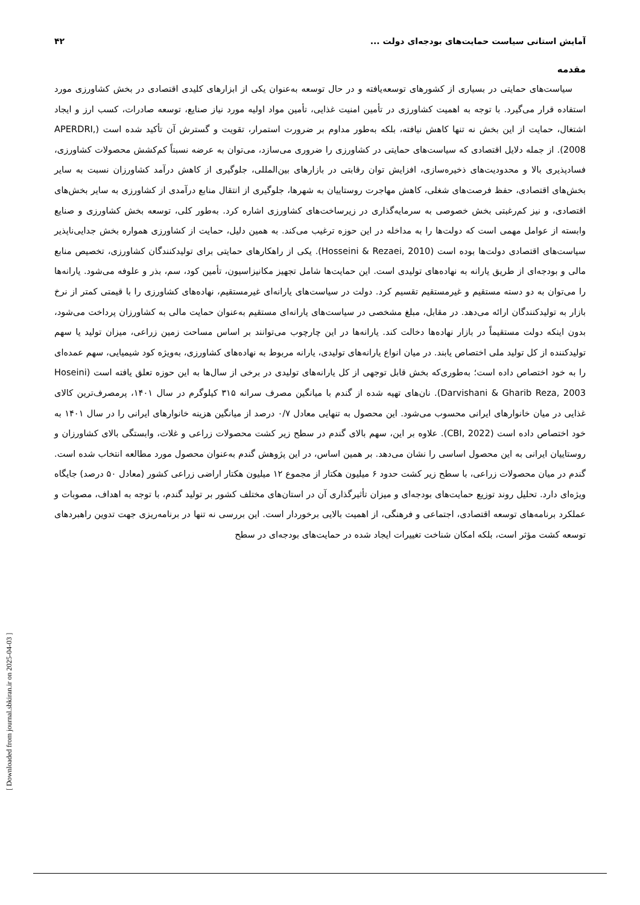آمایش استانی سیاست حمایت‌های بودجه‌ای دولت ... ۴۲
مقدمه
سیاست‌های حمایتی در بسیاری از کشورهای توسعه‌یافته و در حال توسعه به‌عنوان یکی از ابزارهای کلیدی اقتصادی در بخش کشاورزی مورد استفاده قرار می‌گیرد. با توجه به اهمیت کشاورزی در تأمین امنیت غذایی، تأمین مواد اولیه مورد نیاز صنایع، توسعه صادرات، کسب ارز و ایجاد اشتغال، حمایت از این بخش نه تنها کاهش نیافته، بلکه به‌طور مداوم بر ضرورت استمرار، تقویت و گسترش آن تأکید شده است (APERDRI, 2008). از جمله دلایل اقتصادی که سیاست‌های حمایتی در کشاورزی را ضروری می‌سازد، می‌توان به عرضه نسبتاً کم‌کشش محصولات کشاورزی، فسادپذیری بالا و محدودیت‌های ذخیره‌سازی، افزایش توان رقابتی در بازارهای بین‌المللی، جلوگیری از کاهش درآمد کشاورزان نسبت به سایر بخش‌های اقتصادی، حفظ فرصت‌های شغلی، کاهش مهاجرت روستاییان به شهرها، جلوگیری از انتقال منابع درآمدی از کشاورزی به سایر بخش‌های اقتصادی، و نیز کم‌رغبتی بخش خصوصی به سرمایه‌گذاری در زیرساخت‌های کشاورزی اشاره کرد. به‌طور کلی، توسعه بخش کشاورزی و صنایع وابسته از عوامل مهمی است که دولت‌ها را به مداخله در این حوزه ترغیب می‌کند. به همین دلیل، حمایت از کشاورزی همواره بخش جدایی‌ناپذیر سیاست‌های اقتصادی دولت‌ها بوده است (Hosseini & Rezaei, 2010). یکی از راهکارهای حمایتی برای تولیدکنندگان کشاورزی، تخصیص منابع مالی و بودجه‌ای از طریق یارانه به نهاده‌های تولیدی است. این حمایت‌ها شامل تجهیز مکانیزاسیون، تأمین کود، سم، بذر و علوفه می‌شود. یارانه‌ها را می‌توان به دو دسته مستقیم و غیرمستقیم تقسیم کرد. دولت در سیاست‌های یارانه‌ای غیرمستقیم، نهاده‌های کشاورزی را با قیمتی کمتر از نرخ بازار به تولیدکنندگان ارائه می‌دهد. در مقابل، مبلغ مشخصی در سیاست‌های یارانه‌ای مستقیم به‌عنوان حمایت مالی به کشاورزان پرداخت می‌شود، بدون اینکه دولت مستقیماً در بازار نهاده‌ها دخالت کند. یارانه‌ها در این چارچوب می‌توانند بر اساس مساحت زمین زراعی، میزان تولید یا سهم تولیدکننده از کل تولید ملی اختصاص یابند. در میان انواع یارانه‌های تولیدی، یارانه مربوط به نهاده‌های کشاورزی، به‌ویژه کود شیمیایی، سهم عمده‌ای را به خود اختصاص داده است؛ به‌طوری‌که بخش قابل توجهی از کل یارانه‌های تولیدی در برخی از سال‌ها به این حوزه تعلق یافته است (Hoseini Darvishani & Gharib Reza, 2003). نان‌های تهیه شده از گندم با میانگین مصرف سرانه ۳۱۵ کیلوگرم در سال ۱۴۰۱، پرمصرف‌ترین کالای غذایی در میان خانوارهای ایرانی محسوب می‌شود. این محصول به تنهایی معادل ۰/۷ درصد از میانگین هزینه خانوارهای ایرانی را در سال ۱۴۰۱ به خود اختصاص داده است (CBI, 2022). علاوه بر این، سهم بالای گندم در سطح زیر کشت محصولات زراعی و غلات، وابستگی بالای کشاورزان و روستاییان ایرانی به این محصول اساسی را نشان می‌دهد. بر همین اساس، در این پژوهش گندم به‌عنوان محصول مورد مطالعه انتخاب شده است. گندم در میان محصولات زراعی، با سطح زیر کشت حدود ۶ میلیون هکتار از مجموع ۱۲ میلیون هکتار اراضی زراعی کشور (معادل ۵۰ درصد) جایگاه ویژه‌ای دارد. تحلیل روند توزیع حمایت‌های بودجه‌ای و میزان تأثیرگذاری آن در استان‌های مختلف کشور بر تولید گندم، با توجه به اهداف، مصوبات و عملکرد برنامه‌های توسعه اقتصادی، اجتماعی و فرهنگی، از اهمیت بالایی برخوردار است. این بررسی نه تنها در برنامه‌ریزی جهت تدوین راهبردهای توسعه کشت مؤثر است، بلکه امکان شناخت تغییرات ایجاد شده در حمایت‌های بودجه‌ای در سطح
[ Downloaded from journal.sbkiran.ir on 2025-04-03 ]